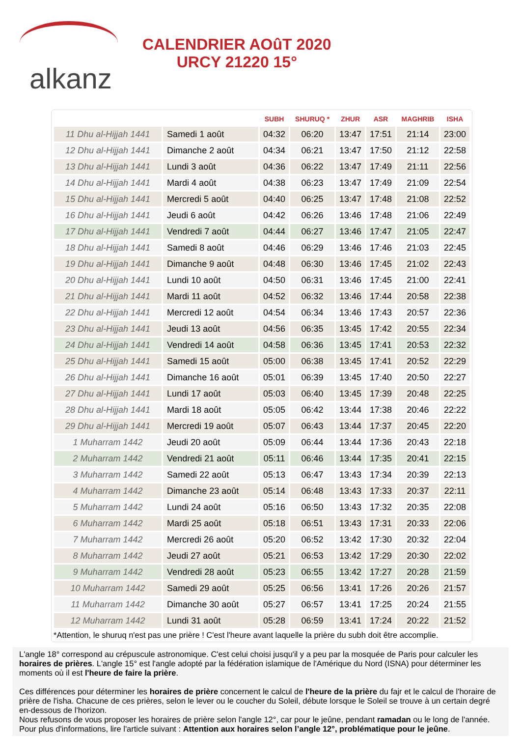alkanz
CALENDRIER AOûT 2020
URCY 21220 15°
| | | SUBH | SHURUQ * | ZHUR | ASR | MAGHRIB | ISHA |
| --- | --- | --- | --- | --- | --- | --- | --- |
| 11 Dhu al-Hijjah 1441 | Samedi 1 août | 04:32 | 06:20 | 13:47 | 17:51 | 21:14 | 23:00 |
| 12 Dhu al-Hijjah 1441 | Dimanche 2 août | 04:34 | 06:21 | 13:47 | 17:50 | 21:12 | 22:58 |
| 13 Dhu al-Hijjah 1441 | Lundi 3 août | 04:36 | 06:22 | 13:47 | 17:49 | 21:11 | 22:56 |
| 14 Dhu al-Hijjah 1441 | Mardi 4 août | 04:38 | 06:23 | 13:47 | 17:49 | 21:09 | 22:54 |
| 15 Dhu al-Hijjah 1441 | Mercredi 5 août | 04:40 | 06:25 | 13:47 | 17:48 | 21:08 | 22:52 |
| 16 Dhu al-Hijjah 1441 | Jeudi 6 août | 04:42 | 06:26 | 13:46 | 17:48 | 21:06 | 22:49 |
| 17 Dhu al-Hijjah 1441 | Vendredi 7 août | 04:44 | 06:27 | 13:46 | 17:47 | 21:05 | 22:47 |
| 18 Dhu al-Hijjah 1441 | Samedi 8 août | 04:46 | 06:29 | 13:46 | 17:46 | 21:03 | 22:45 |
| 19 Dhu al-Hijjah 1441 | Dimanche 9 août | 04:48 | 06:30 | 13:46 | 17:45 | 21:02 | 22:43 |
| 20 Dhu al-Hijjah 1441 | Lundi 10 août | 04:50 | 06:31 | 13:46 | 17:45 | 21:00 | 22:41 |
| 21 Dhu al-Hijjah 1441 | Mardi 11 août | 04:52 | 06:32 | 13:46 | 17:44 | 20:58 | 22:38 |
| 22 Dhu al-Hijjah 1441 | Mercredi 12 août | 04:54 | 06:34 | 13:46 | 17:43 | 20:57 | 22:36 |
| 23 Dhu al-Hijjah 1441 | Jeudi 13 août | 04:56 | 06:35 | 13:45 | 17:42 | 20:55 | 22:34 |
| 24 Dhu al-Hijjah 1441 | Vendredi 14 août | 04:58 | 06:36 | 13:45 | 17:41 | 20:53 | 22:32 |
| 25 Dhu al-Hijjah 1441 | Samedi 15 août | 05:00 | 06:38 | 13:45 | 17:41 | 20:52 | 22:29 |
| 26 Dhu al-Hijjah 1441 | Dimanche 16 août | 05:01 | 06:39 | 13:45 | 17:40 | 20:50 | 22:27 |
| 27 Dhu al-Hijjah 1441 | Lundi 17 août | 05:03 | 06:40 | 13:45 | 17:39 | 20:48 | 22:25 |
| 28 Dhu al-Hijjah 1441 | Mardi 18 août | 05:05 | 06:42 | 13:44 | 17:38 | 20:46 | 22:22 |
| 29 Dhu al-Hijjah 1441 | Mercredi 19 août | 05:07 | 06:43 | 13:44 | 17:37 | 20:45 | 22:20 |
| 1 Muharram 1442 | Jeudi 20 août | 05:09 | 06:44 | 13:44 | 17:36 | 20:43 | 22:18 |
| 2 Muharram 1442 | Vendredi 21 août | 05:11 | 06:46 | 13:44 | 17:35 | 20:41 | 22:15 |
| 3 Muharram 1442 | Samedi 22 août | 05:13 | 06:47 | 13:43 | 17:34 | 20:39 | 22:13 |
| 4 Muharram 1442 | Dimanche 23 août | 05:14 | 06:48 | 13:43 | 17:33 | 20:37 | 22:11 |
| 5 Muharram 1442 | Lundi 24 août | 05:16 | 06:50 | 13:43 | 17:32 | 20:35 | 22:08 |
| 6 Muharram 1442 | Mardi 25 août | 05:18 | 06:51 | 13:43 | 17:31 | 20:33 | 22:06 |
| 7 Muharram 1442 | Mercredi 26 août | 05:20 | 06:52 | 13:42 | 17:30 | 20:32 | 22:04 |
| 8 Muharram 1442 | Jeudi 27 août | 05:21 | 06:53 | 13:42 | 17:29 | 20:30 | 22:02 |
| 9 Muharram 1442 | Vendredi 28 août | 05:23 | 06:55 | 13:42 | 17:27 | 20:28 | 21:59 |
| 10 Muharram 1442 | Samedi 29 août | 05:25 | 06:56 | 13:41 | 17:26 | 20:26 | 21:57 |
| 11 Muharram 1442 | Dimanche 30 août | 05:27 | 06:57 | 13:41 | 17:25 | 20:24 | 21:55 |
| 12 Muharram 1442 | Lundi 31 août | 05:28 | 06:59 | 13:41 | 17:24 | 20:22 | 21:52 |
*Attention, le shuruq n'est pas une prière ! C'est l'heure avant laquelle la prière du subh doit être accomplie.
L'angle 18° correspond au crépuscule astronomique. C'est celui choisi jusqu'il y a peu par la mosquée de Paris pour calculer les horaires de prières. L'angle 15° est l'angle adopté par la fédération islamique de l'Amérique du Nord (ISNA) pour déterminer les moments où il est l'heure de faire la prière.
Ces différences pour déterminer les horaires de prière concernent le calcul de l'heure de la prière du fajr et le calcul de l'horaire de prière de l'isha. Chacune de ces prières, selon le lever ou le coucher du Soleil, débute lorsque le Soleil se trouve à un certain degré en-dessous de l'horizon.
Nous refusons de vous proposer les horaires de prière selon l'angle 12°, car pour le jeûne, pendant ramadan ou le long de l'année. Pour plus d'informations, lire l'article suivant : Attention aux horaires selon l’angle 12°, problématique pour le jeûne.